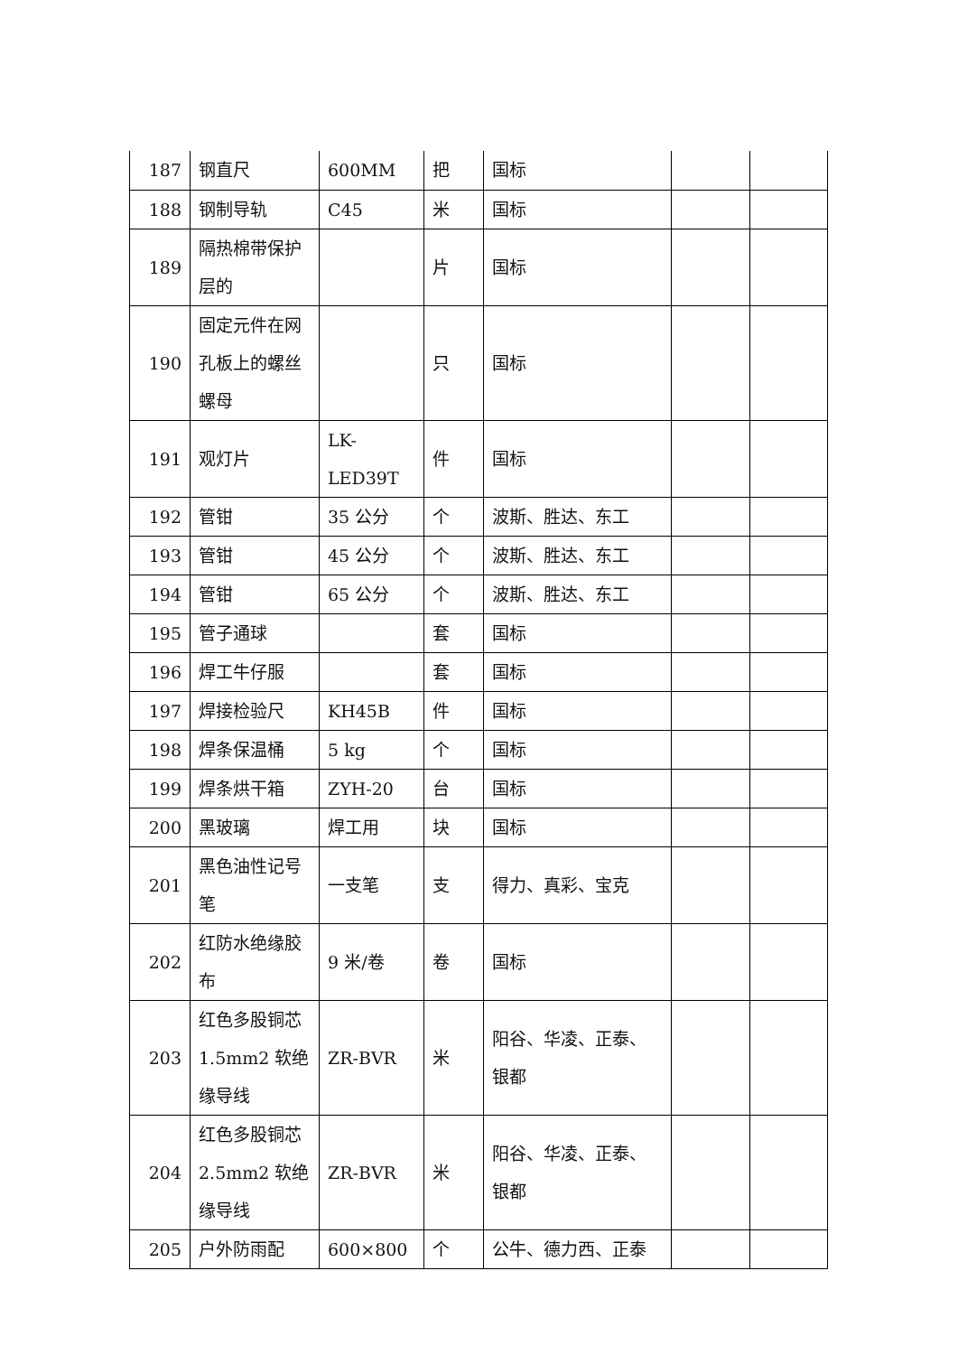| 187 | 钢直尺 | 600MM | 把 | 国标 | | |
| 188 | 钢制导轨 | C45 | 米 | 国标 | | |
| 189 | 隔热棉带保护层的 | | 片 | 国标 | | |
| 190 | 固定元件在网孔板上的螺丝螺母 | | 只 | 国标 | | |
| 191 | 观灯片 | LK-LED39T | 件 | 国标 | | |
| 192 | 管钳 | 35 公分 | 个 | 波斯、胜达、东工 | | |
| 193 | 管钳 | 45 公分 | 个 | 波斯、胜达、东工 | | |
| 194 | 管钳 | 65 公分 | 个 | 波斯、胜达、东工 | | |
| 195 | 管子通球 | | 套 | 国标 | | |
| 196 | 焊工牛仔服 | | 套 | 国标 | | |
| 197 | 焊接检验尺 | KH45B | 件 | 国标 | | |
| 198 | 焊条保温桶 | 5 kg | 个 | 国标 | | |
| 199 | 焊条烘干箱 | ZYH-20 | 台 | 国标 | | |
| 200 | 黑玻璃 | 焊工用 | 块 | 国标 | | |
| 201 | 黑色油性记号笔 | 一支笔 | 支 | 得力、真彩、宝克 | | |
| 202 | 红防水绝缘胶布 | 9 米/卷 | 卷 | 国标 | | |
| 203 | 红色多股铜芯 1.5mm2 软绝缘导线 | ZR-BVR | 米 | 阳谷、华凌、正泰、银都 | | |
| 204 | 红色多股铜芯 2.5mm2 软绝缘导线 | ZR-BVR | 米 | 阳谷、华凌、正泰、银都 | | |
| 205 | 户外防雨配 | 600×800 | 个 | 公牛、德力西、正泰 | | |